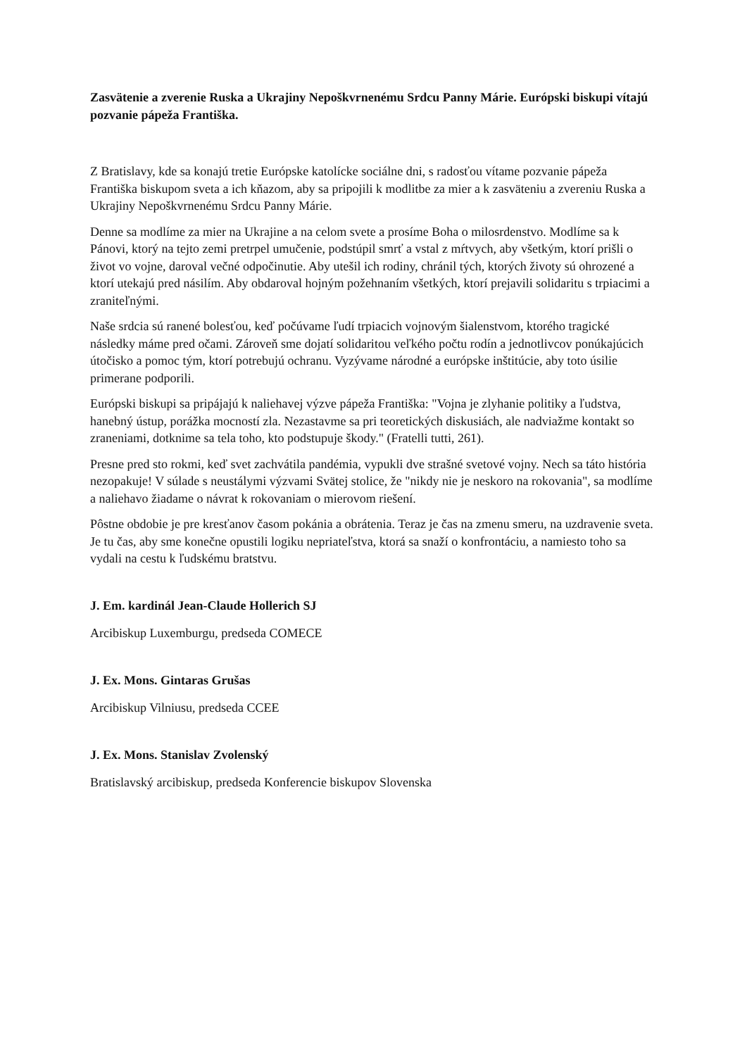Zasvätenie a zverenie Ruska a Ukrajiny Nepoškvrnenému Srdcu Panny Márie. Európski biskupi vítajú pozvanie pápeža Františka.
Z Bratislavy, kde sa konajú tretie Európske katolícke sociálne dni, s radosťou vítame pozvanie pápeža Františka biskupom sveta a ich kňazom, aby sa pripojili k modlitbe za mier a k zasväteniu a zvereniu Ruska a Ukrajiny Nepoškvrnenému Srdcu Panny Márie.
Denne sa modlíme za mier na Ukrajine a na celom svete a prosíme Boha o milosrdenstvo. Modlíme sa k Pánovi, ktorý na tejto zemi pretrpel umučenie, podstúpil smrť a vstal z mŕtvych, aby všetkým, ktorí prišli o život vo vojne, daroval večné odpočinutie. Aby utešil ich rodiny, chránil tých, ktorých životy sú ohrozené a ktorí utekajú pred násilím. Aby obdaroval hojným požehnaním všetkých, ktorí prejavili solidaritu s trpiacimi a zraniteľnými.
Naše srdcia sú ranené bolesťou, keď počúvame ľudí trpiacich vojnovým šialenstvom, ktorého tragické následky máme pred očami. Zároveň sme dojatí solidaritou veľkého počtu rodín a jednotlivcov ponúkajúcich útočisko a pomoc tým, ktorí potrebujú ochranu. Vyzývame národné a európske inštitúcie, aby toto úsilie primerane podporili.
Európski biskupi sa pripájajú k naliehavej výzve pápeža Františka: "Vojna je zlyhanie politiky a ľudstva, hanebný ústup, porážka mocností zla. Nezastavme sa pri teoretických diskusiách, ale nadviažme kontakt so zraneniami, dotknime sa tela toho, kto podstupuje škody." (Fratelli tutti, 261).
Presne pred sto rokmi, keď svet zachvátila pandémia, vypukli dve strašné svetové vojny. Nech sa táto história nezopakuje! V súlade s neustálymi výzvami Svätej stolice, že "nikdy nie je neskoro na rokovania", sa modlíme a naliehavo žiadame o návrat k rokovaniam o mierovom riešení.
Pôstne obdobie je pre kresťanov časom pokánia a obrátenia. Teraz je čas na zmenu smeru, na uzdravenie sveta. Je tu čas, aby sme konečne opustili logiku nepriateľstva, ktorá sa snaží o konfrontáciu, a namiesto toho sa vydali na cestu k ľudskému bratstvu.
J. Em. kardinál Jean-Claude Hollerich SJ
Arcibiskup Luxemburgu, predseda COMECE
J. Ex. Mons. Gintaras Grušas
Arcibiskup Vilniusu, predseda CCEE
J. Ex. Mons. Stanislav Zvolenský
Bratislavský arcibiskup, predseda Konferencie biskupov Slovenska